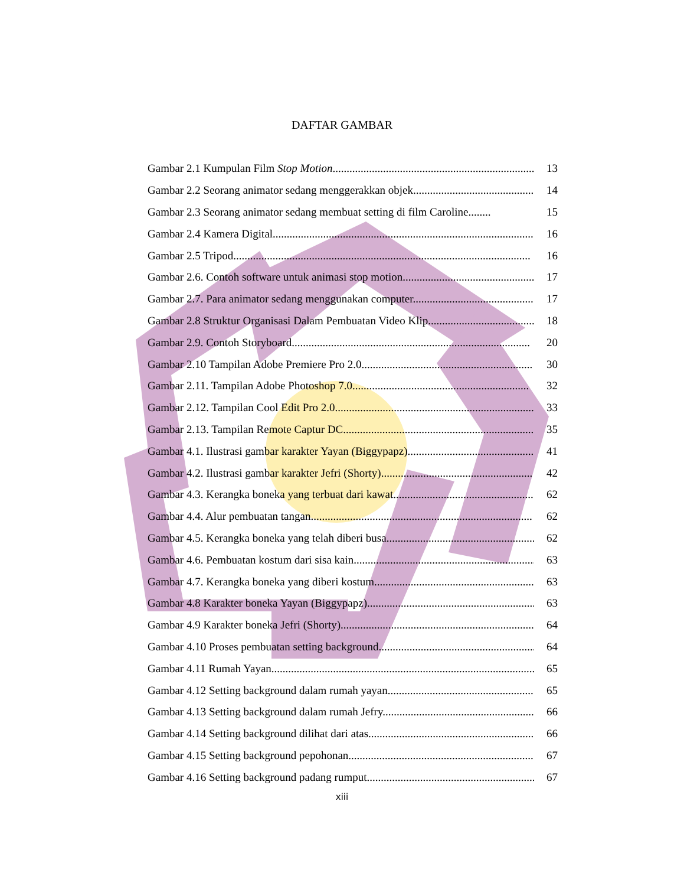DAFTAR GAMBAR
Gambar 2.1 Kumpulan Film Stop Motion............................................................................ 13
Gambar 2.2 Seorang animator sedang menggerakkan objek.............................................. 14
Gambar 2.3 Seorang animator sedang membuat setting di film Caroline........ 15
Gambar 2.4 Kamera Digital............................................................................................. 16
Gambar 2.5 Tripod.......................................................................................................... 16
Gambar 2.6. Contoh software untuk animasi stop motion............................................... 17
Gambar 2.7. Para animator sedang menggunakan computer........................................... 17
Gambar 2.8 Struktur Organisasi Dalam Pembuatan Video Klip....................................... 18
Gambar 2.9. Contoh Storyboard..................................................................................... 20
Gambar 2.10 Tampilan Adobe Premiere Pro 2.0............................................................. 30
Gambar 2.11. Tampilan Adobe Photoshop 7.0............................................................... 32
Gambar 2.12. Tampilan Cool Edit Pro 2.0....................................................................... 33
Gambar 2.13. Tampilan Remote Captur DC..................................................................... 35
Gambar 4.1. Ilustrasi gambar karakter Yayan (Biggypapz).............................................. 41
Gambar 4.2. Ilustrasi gambar karakter Jefri (Shorty)...................................................... 42
Gambar 4.3. Kerangka boneka yang terbuat dari kawat................................................... 62
Gambar 4.4. Alur pembuatan tangan............................................................................... 62
Gambar 4.5. Kerangka boneka yang telah diberi busa...................................................... 62
Gambar 4.6. Pembuatan kostum dari sisa kain................................................................. 63
Gambar 4.7. Kerangka boneka yang diberi kostum........................................................... 63
Gambar 4.8 Karakter boneka Yayan (Biggypapz).............................................................. 63
Gambar 4.9 Karakter boneka Jefri (Shorty)...................................................................... 64
Gambar 4.10 Proses pembuatan setting background......................................................... 64
Gambar 4.11 Rumah Yayan............................................................................................... 65
Gambar 4.12 Setting background dalam rumah yayan....................................................... 65
Gambar 4.13 Setting background dalam rumah Jefry......................................................... 66
Gambar 4.14 Setting background dilihat dari atas............................................................. 66
Gambar 4.15 Setting background pepohonan.................................................................... 67
Gambar 4.16 Setting background padang rumput.............................................................. 67
xiii